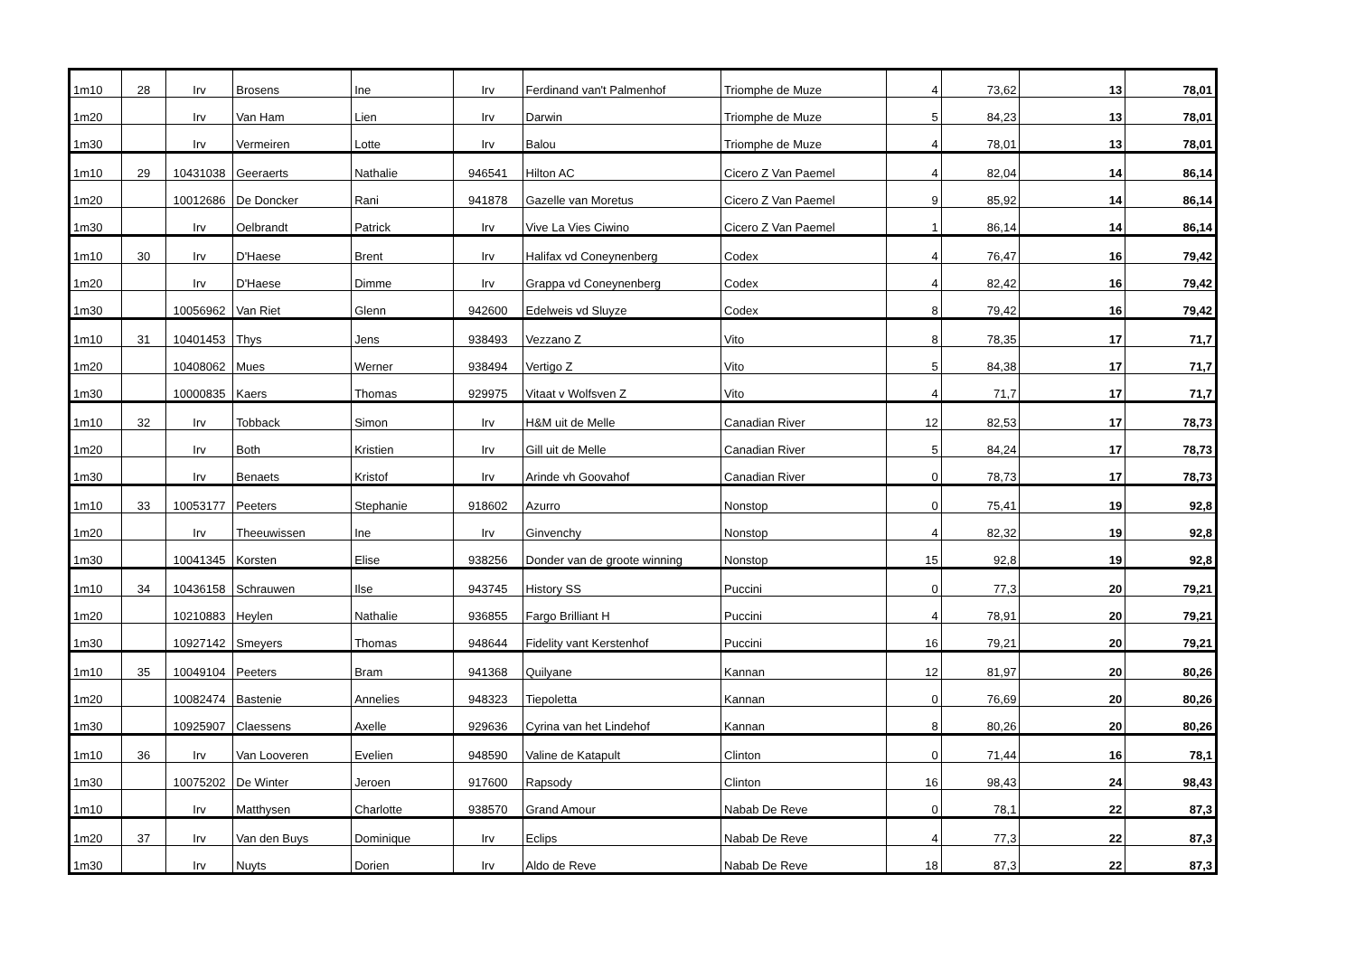| 1m10 | 28 | Irv | Brosens | Ine | Irv | Ferdinand van't Palmenhof | Triomphe de Muze | 4 | 73,62 | 13 | 78,01 |
| 1m20 | | Irv | Van Ham | Lien | Irv | Darwin | Triomphe de Muze | 5 | 84,23 | 13 | 78,01 |
| 1m30 | | Irv | Vermeiren | Lotte | Irv | Balou | Triomphe de Muze | 4 | 78,01 | 13 | 78,01 |
| 1m10 | 29 | 10431038 | Geeraerts | Nathalie | 946541 | Hilton AC | Cicero Z Van Paemel | 4 | 82,04 | 14 | 86,14 |
| 1m20 | | 10012686 | De Doncker | Rani | 941878 | Gazelle van Moretus | Cicero Z Van Paemel | 9 | 85,92 | 14 | 86,14 |
| 1m30 | | Irv | Oelbrandt | Patrick | Irv | Vive La Vies Ciwino | Cicero Z Van Paemel | 1 | 86,14 | 14 | 86,14 |
| 1m10 | 30 | Irv | D'Haese | Brent | Irv | Halifax vd Coneynenberg | Codex | 4 | 76,47 | 16 | 79,42 |
| 1m20 | | Irv | D'Haese | Dimme | Irv | Grappa vd Coneynenberg | Codex | 4 | 82,42 | 16 | 79,42 |
| 1m30 | | 10056962 | Van Riet | Glenn | 942600 | Edelweis vd Sluyze | Codex | 8 | 79,42 | 16 | 79,42 |
| 1m10 | 31 | 10401453 | Thys | Jens | 938493 | Vezzano Z | Vito | 8 | 78,35 | 17 | 71,7 |
| 1m20 | | 10408062 | Mues | Werner | 938494 | Vertigo Z | Vito | 5 | 84,38 | 17 | 71,7 |
| 1m30 | | 10000835 | Kaers | Thomas | 929975 | Vitaat v Wolfsven Z | Vito | 4 | 71,7 | 17 | 71,7 |
| 1m10 | 32 | Irv | Tobback | Simon | Irv | H&M uit de Melle | Canadian River | 12 | 82,53 | 17 | 78,73 |
| 1m20 | | Irv | Both | Kristien | Irv | Gill uit de Melle | Canadian River | 5 | 84,24 | 17 | 78,73 |
| 1m30 | | Irv | Benaets | Kristof | Irv | Arinde vh Goovahof | Canadian River | 0 | 78,73 | 17 | 78,73 |
| 1m10 | 33 | 10053177 | Peeters | Stephanie | 918602 | Azurro | Nonstop | 0 | 75,41 | 19 | 92,8 |
| 1m20 | | Irv | Theeuwissen | Ine | Irv | Ginvenchy | Nonstop | 4 | 82,32 | 19 | 92,8 |
| 1m30 | | 10041345 | Korsten | Elise | 938256 | Donder van de groote winning | Nonstop | 15 | 92,8 | 19 | 92,8 |
| 1m10 | 34 | 10436158 | Schrauwen | Ilse | 943745 | History SS | Puccini | 0 | 77,3 | 20 | 79,21 |
| 1m20 | | 10210883 | Heylen | Nathalie | 936855 | Fargo Brilliant H | Puccini | 4 | 78,91 | 20 | 79,21 |
| 1m30 | | 10927142 | Smeyers | Thomas | 948644 | Fidelity vant Kerstenhof | Puccini | 16 | 79,21 | 20 | 79,21 |
| 1m10 | 35 | 10049104 | Peeters | Bram | 941368 | Quilyane | Kannan | 12 | 81,97 | 20 | 80,26 |
| 1m20 | | 10082474 | Bastenie | Annelies | 948323 | Tiepoletta | Kannan | 0 | 76,69 | 20 | 80,26 |
| 1m30 | | 10925907 | Claessens | Axelle | 929636 | Cyrina van het Lindehof | Kannan | 8 | 80,26 | 20 | 80,26 |
| 1m10 | 36 | Irv | Van Looveren | Evelien | 948590 | Valine de Katapult | Clinton | 0 | 71,44 | 16 | 78,1 |
| 1m30 | | 10075202 | De Winter | Jeroen | 917600 | Rapsody | Clinton | 16 | 98,43 | 24 | 98,43 |
| 1m10 | | Irv | Matthysen | Charlotte | 938570 | Grand Amour | Nabab De Reve | 0 | 78,1 | 22 | 87,3 |
| 1m20 | 37 | Irv | Van den Buys | Dominique | Irv | Eclips | Nabab De Reve | 4 | 77,3 | 22 | 87,3 |
| 1m30 | | Irv | Nuyts | Dorien | Irv | Aldo de Reve | Nabab De Reve | 18 | 87,3 | 22 | 87,3 |